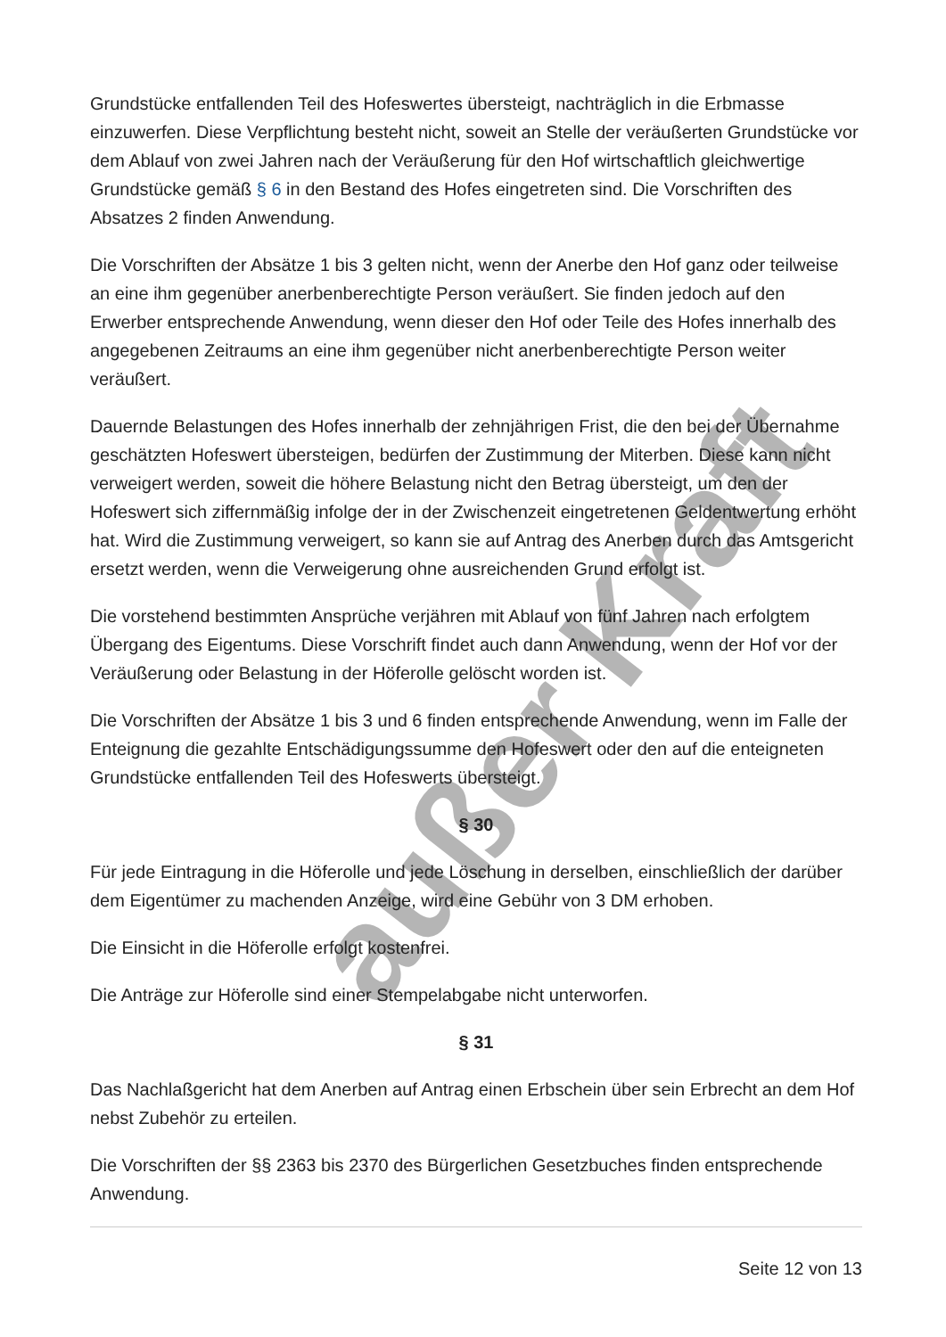außer Kraft
Grundstücke entfallenden Teil des Hofeswertes übersteigt, nachträglich in die Erbmasse einzuwerfen. Diese Verpflichtung besteht nicht, soweit an Stelle der veräußerten Grundstücke vor dem Ablauf von zwei Jahren nach der Veräußerung für den Hof wirtschaftlich gleichwertige Grundstücke gemäß § 6 in den Bestand des Hofes eingetreten sind. Die Vorschriften des Absatzes 2 finden Anwendung.
Die Vorschriften der Absätze 1 bis 3 gelten nicht, wenn der Anerbe den Hof ganz oder teilweise an eine ihm gegenüber anerbenberechtigte Person veräußert. Sie finden jedoch auf den Erwerber entsprechende Anwendung, wenn dieser den Hof oder Teile des Hofes innerhalb des angegebenen Zeitraums an eine ihm gegenüber nicht anerbenberechtigte Person weiter veräußert.
Dauernde Belastungen des Hofes innerhalb der zehnjährigen Frist, die den bei der Übernahme geschätzten Hofeswert übersteigen, bedürfen der Zustimmung der Miterben. Diese kann nicht verweigert werden, soweit die höhere Belastung nicht den Betrag übersteigt, um den der Hofeswert sich ziffernmäßig infolge der in der Zwischenzeit eingetretenen Geldentwertung erhöht hat. Wird die Zustimmung verweigert, so kann sie auf Antrag des Anerben durch das Amtsgericht ersetzt werden, wenn die Verweigerung ohne ausreichenden Grund erfolgt ist.
Die vorstehend bestimmten Ansprüche verjähren mit Ablauf von fünf Jahren nach erfolgtem Übergang des Eigentums. Diese Vorschrift findet auch dann Anwendung, wenn der Hof vor der Veräußerung oder Belastung in der Höferolle gelöscht worden ist.
Die Vorschriften der Absätze 1 bis 3 und 6 finden entsprechende Anwendung, wenn im Falle der Enteignung die gezahlte Entschädigungssumme den Hofeswert oder den auf die enteigneten Grundstücke entfallenden Teil des Hofeswerts übersteigt.
§ 30
Für jede Eintragung in die Höferolle und jede Löschung in derselben, einschließlich der darüber dem Eigentümer zu machenden Anzeige, wird eine Gebühr von 3 DM erhoben.
Die Einsicht in die Höferolle erfolgt kostenfrei.
Die Anträge zur Höferolle sind einer Stempelabgabe nicht unterworfen.
§ 31
Das Nachlaßgericht hat dem Anerben auf Antrag einen Erbschein über sein Erbrecht an dem Hof nebst Zubehör zu erteilen.
Die Vorschriften der §§ 2363 bis 2370 des Bürgerlichen Gesetzbuches finden entsprechende Anwendung.
Seite 12 von 13